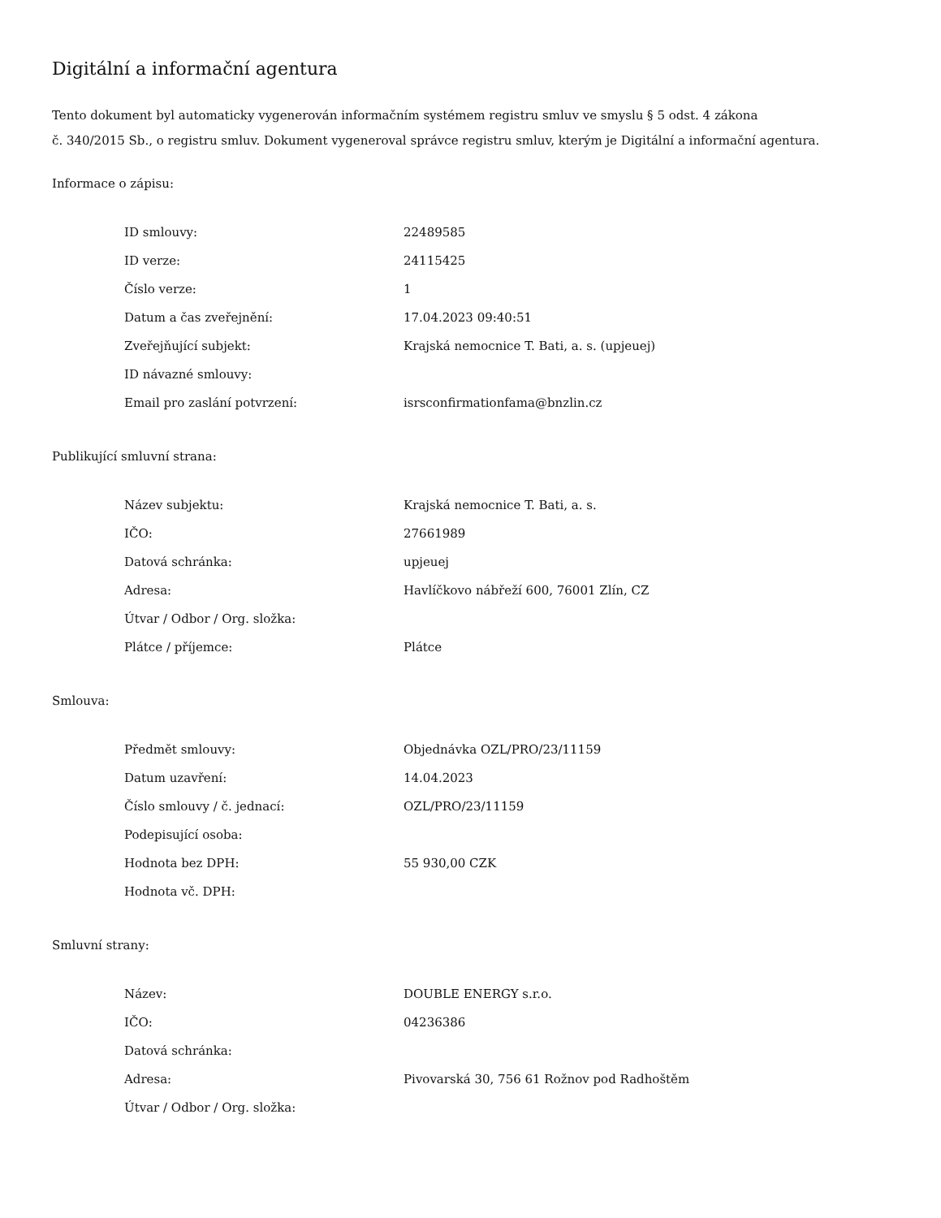Digitální a informační agentura
Tento dokument byl automaticky vygenerován informačním systémem registru smluv ve smyslu § 5 odst. 4 zákona
č. 340/2015 Sb., o registru smluv. Dokument vygeneroval správce registru smluv, kterým je Digitální a informační agentura.
Informace o zápisu:
| ID smlouvy: | 22489585 |
| ID verze: | 24115425 |
| Číslo verze: | 1 |
| Datum a čas zveřejnění: | 17.04.2023 09:40:51 |
| Zveřejňující subjekt: | Krajská nemocnice T. Bati, a. s. (upjeuej) |
| ID návazné smlouvy: | |
| Email pro zaslání potvrzení: | isrsconfirmationfama@bnzlin.cz |
Publikující smluvní strana:
| Název subjektu: | Krajská nemocnice T. Bati, a. s. |
| IČO: | 27661989 |
| Datová schránka: | upjeuej |
| Adresa: | Havlíčkovo nábřeží 600, 76001 Zlín, CZ |
| Útvar / Odbor / Org. složka: | |
| Plátce / příjemce: | Plátce |
Smlouva:
| Předmět smlouvy: | Objednávka OZL/PRO/23/11159 |
| Datum uzavření: | 14.04.2023 |
| Číslo smlouvy / č. jednací: | OZL/PRO/23/11159 |
| Podepisující osoba: | |
| Hodnota bez DPH: | 55 930,00 CZK |
| Hodnota vč. DPH: | |
Smluvní strany:
| Název: | DOUBLE ENERGY s.r.o. |
| IČO: | 04236386 |
| Datová schránka: | |
| Adresa: | Pivovarská 30, 756 61 Rožnov pod Radhoštěm |
| Útvar / Odbor / Org. složka: | |